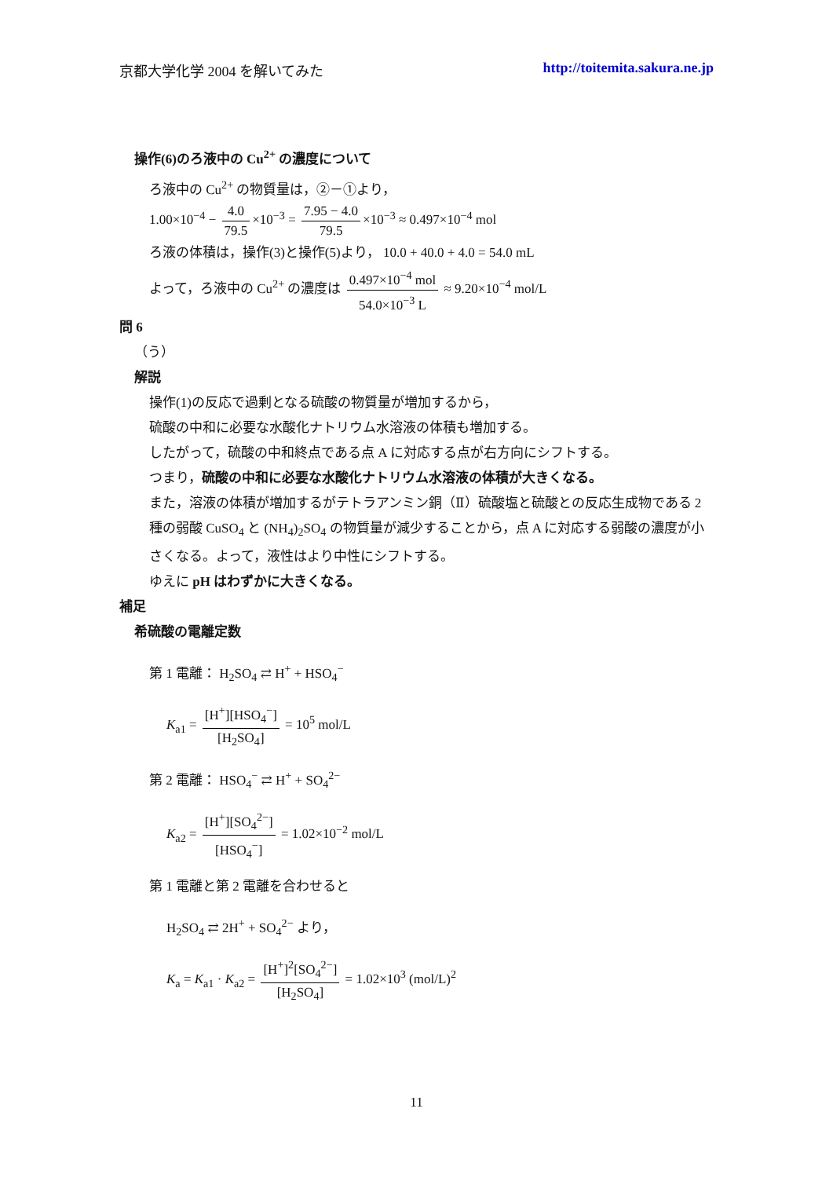京都大学化学 2004 を解いてみた http://toitemita.sakura.ne.jp
操作(6)のろ液中の Cu<sup>2+</sup> の濃度について
ろ液中の Cu<sup>2+</sup> の物質量は，②－①より，
1.00×10<sup>−4</sup> − 4.0 79.5 ×10<sup>−3</sup> = 7.95 − 4.0 79.5 ×10<sup>−3</sup> ≈ 0.497×10<sup>−4</sup> mol
ろ液の体積は，操作(3)と操作(5)より， 10.0 + 40.0 + 4.0 = 54.0 mL
よって，ろ液中の Cu<sup>2+</sup> の濃度は 0.497×10<sup>−4</sup> mol 54.0×10<sup>−3</sup> L ≈ 9.20×10<sup>−4</sup> mol/L
問 6
（う）
解説
操作(1)の反応で過剰となる硫酸の物質量が増加するから，
硫酸の中和に必要な水酸化ナトリウム水溶液の体積も増加する。
したがって，硫酸の中和終点である点 A に対応する点が右方向にシフトする。
つまり，硫酸の中和に必要な水酸化ナトリウム水溶液の体積が大きくなる。
また，溶液の体積が増加するがテトラアンミン銅（Ⅱ）硫酸塩と硫酸との反応生成物である 2 種の弱酸 CuSO<sub>4</sub> と (NH<sub>4</sub>)<sub>2</sub>SO<sub>4</sub> の物質量が減少することから，点 A に対応する弱酸の濃度が小さくなる。よって，液性はより中性にシフトする。
ゆえに pH はわずかに大きくなる。
補足
希硫酸の電離定数
第 1 電離： H<sub>2</sub>SO<sub>4</sub> ⇄ H<sup>+</sup> + HSO<sub>4</sub><sup>−</sup>
K<sub>a1</sub> = [H<sup>+</sup>][HSO<sub>4</sub><sup>−</sup>] [H<sub>2</sub>SO<sub>4</sub>] = 10<sup>5</sup> mol/L
第 2 電離： HSO<sub>4</sub><sup>−</sup> ⇄ H<sup>+</sup> + SO<sub>4</sub><sup>2−</sup>
K<sub>a2</sub> = [H<sup>+</sup>][SO<sub>4</sub><sup>2−</sup>] [HSO<sub>4</sub><sup>−</sup>] = 1.02×10<sup>−2</sup> mol/L
第 1 電離と第 2 電離を合わせると
H<sub>2</sub>SO<sub>4</sub> ⇄ 2H<sup>+</sup> + SO<sub>4</sub><sup>2−</sup> より，
K<sub>a</sub> = K<sub>a1</sub> · K<sub>a2</sub> = [H<sup>+</sup>]<sup>2</sup>[SO<sub>4</sub><sup>2−</sup>] [H<sub>2</sub>SO<sub>4</sub>] = 1.02×10<sup>3</sup> (mol/L)<sup>2</sup>
11